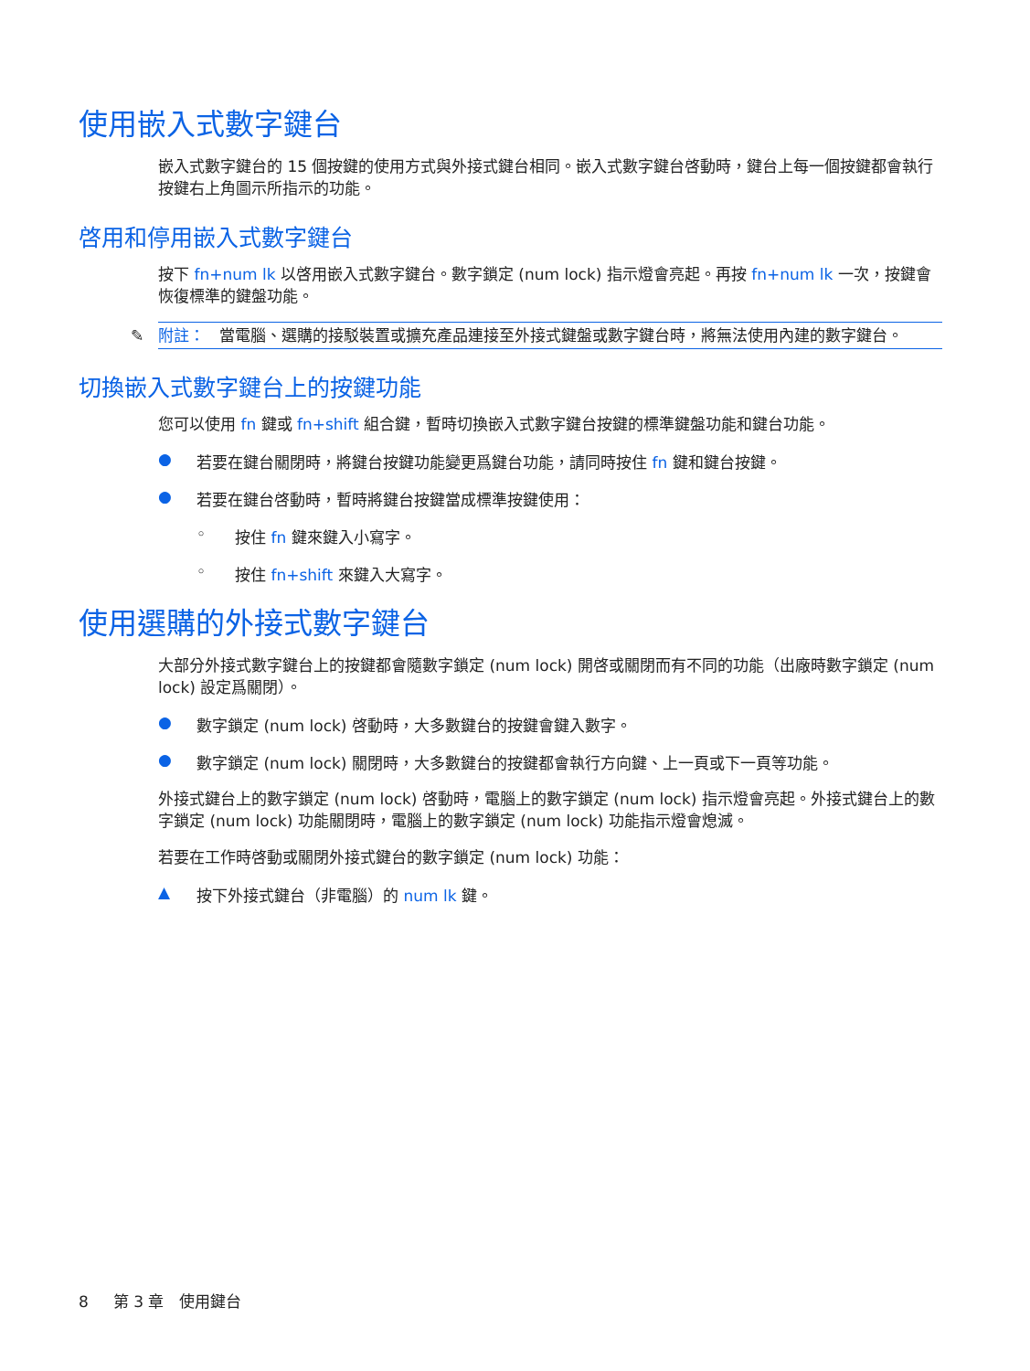使用嵌入式數字鍵台
嵌入式數字鍵台的 15 個按鍵的使用方式與外接式鍵台相同。嵌入式數字鍵台啓動時，鍵台上每一個按鍵都會執行按鍵右上角圖示所指示的功能。
啓用和停用嵌入式數字鍵台
按下 fn+num lk 以啓用嵌入式數字鍵台。數字鎖定 (num lock) 指示燈會亮起。再按 fn+num lk 一次，按鍵會恢復標準的鍵盤功能。
✎ 附註： 當電腦、選購的接駁裝置或擴充產品連接至外接式鍵盤或數字鍵台時，將無法使用內建的數字鍵台。
切換嵌入式數字鍵台上的按鍵功能
您可以使用 fn 鍵或 fn+shift 組合鍵，暫時切換嵌入式數字鍵台按鍵的標準鍵盤功能和鍵台功能。
● 若要在鍵台關閉時，將鍵台按鍵功能變更爲鍵台功能，請同時按住 fn 鍵和鍵台按鍵。
● 若要在鍵台啓動時，暫時將鍵台按鍵當成標準按鍵使用：
◦ 按住 fn 鍵來鍵入小寫字。
◦ 按住 fn+shift 來鍵入大寫字。
使用選購的外接式數字鍵台
大部分外接式數字鍵台上的按鍵都會隨數字鎖定 (num lock) 開啓或關閉而有不同的功能（出廠時數字鎖定 (num lock) 設定爲關閉）。
● 數字鎖定 (num lock) 啓動時，大多數鍵台的按鍵會鍵入數字。
● 數字鎖定 (num lock) 關閉時，大多數鍵台的按鍵都會執行方向鍵、上一頁或下一頁等功能。
外接式鍵台上的數字鎖定 (num lock) 啓動時，電腦上的數字鎖定 (num lock) 指示燈會亮起。外接式鍵台上的數字鎖定 (num lock) 功能關閉時，電腦上的數字鎖定 (num lock) 功能指示燈會熄滅。
若要在工作時啓動或關閉外接式鍵台的數字鎖定 (num lock) 功能：
▲ 按下外接式鍵台（非電腦）的 num lk 鍵。
8 第 3 章 使用鍵台